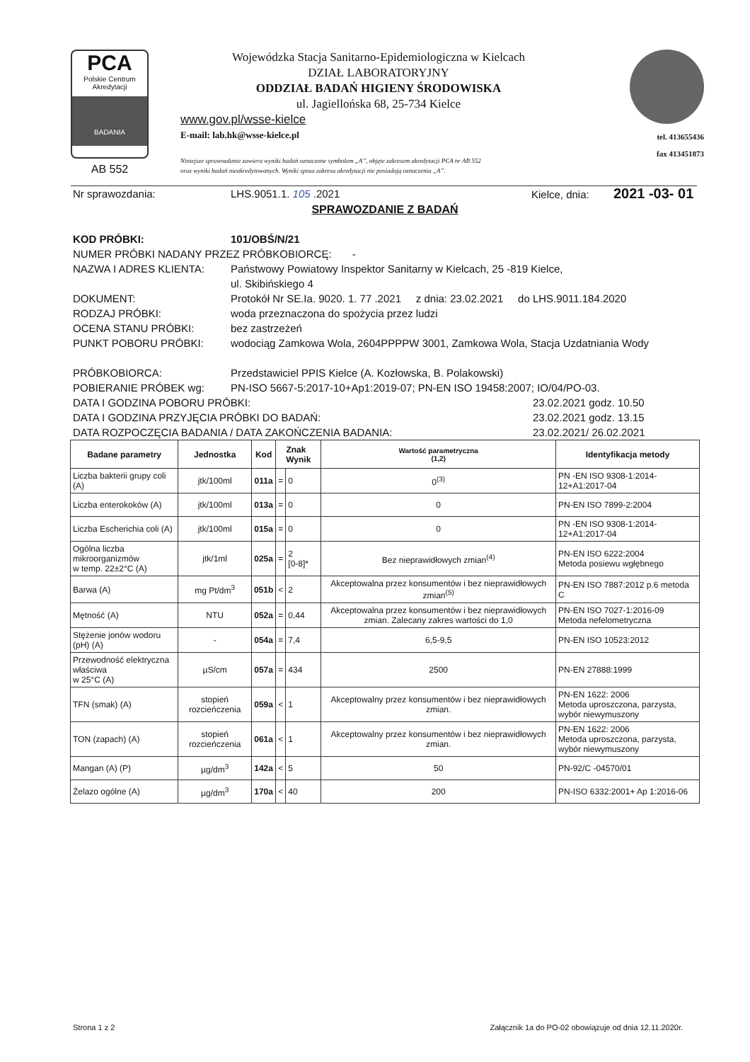PCA
Polskie Centrum Akredytacji
BADANIA
AB 552
Wojewódzka Stacja Sanitarno-Epidemiologiczna w Kielcach
DZIAŁ LABORATORYJNY
ODDZIAŁ BADAŃ HIGIENY ŚRODOWISKA
ul. Jagiellońska 68, 25-734 Kielce
www.gov.pl/wsse-kielce
E-mail: lab.hk@wsse-kielce.pl
Niniejsze sprawozdanie zawiera wyniki badań oznaczone symbolem „A”, objęte zakresem akredytacji PCA nr AB 552
oraz wyniki badań nieakredytowanych. Wyniki spoza zakresu akredytacji nie posiadają oznaczenia „A”.
tel. 413655436
fax 413451873
Nr sprawozdania: LHS.9051.1. 105 .2021 Kielce, dnia: 2021 -03- 01
SPRAWOZDANIE Z BADAŃ
KOD PRÓBKI: 101/OBŚ/N/21
NUMER PRÓBKI NADANY PRZEZ PRÓBKOBIORCĘ: -
NAZWA I ADRES KLIENTA: Państwowy Powiatowy Inspektor Sanitarny w Kielcach, 25 -819 Kielce,
ul. Skibińskiego 4
DOKUMENT: Protokół Nr SE.Ia. 9020. 1. 77 .2021 z dnia: 23.02.2021 do LHS.9011.184.2020
RODZAJ PRÓBKI: woda przeznaczona do spożycia przez ludzi
OCENA STANU PRÓBKI: bez zastrzeżeń
PUNKT POBORU PRÓBKI: wodociąg Zamkowa Wola, 2604PPPPW 3001, Zamkowa Wola, Stacja Uzdatniania Wody
PRÓBKOBIORCA: Przedstawiciel PPIS Kielce (A. Kozłowska, B. Polakowski)
POBIERANIE PRÓBEK wg: PN-ISO 5667-5:2017-10+Ap1:2019-07; PN-EN ISO 19458:2007; IO/04/PO-03.
DATA I GODZINA POBORU PRÓBKI: 23.02.2021 godz. 10.50
DATA I GODZINA PRZYJĘCIA PRÓBKI DO BADAŃ: 23.02.2021 godz. 13.15
DATA ROZPOCZĘCIA BADANIA / DATA ZAKOŃCZENIA BADANIA: 23.02.2021/ 26.02.2021
| Badane parametry | Jednostka | Kod | Znak Wynik | | Wartość parametryczna (1,2) | Identyfikacja metody |
| --- | --- | --- | --- | --- | --- | --- |
| Liczba bakterii grupy coli (A) | jtk/100ml | 011a | = | 0 | 0<sup>(3)</sup> | PN -EN ISO 9308-1:2014-12+A1:2017-04 |
| Liczba enterokoków (A) | jtk/100ml | 013a | = | 0 | 0 | PN-EN ISO 7899-2:2004 |
| Liczba Escherichia coli (A) | jtk/100ml | 015a | = | 0 | 0 | PN -EN ISO 9308-1:2014-12+A1:2017-04 |
| Ogólna liczba mikroorganizmów w temp. 22±2°C (A) | jtk/1ml | 025a | = | 2 [0-8]* | Bez nieprawidłowych zmian<sup>(4)</sup> | PN-EN ISO 6222:2004 Metoda posiewu wgłębnego |
| Barwa (A) | mg Pt/dm<sup>3</sup> | 051b | < | 2 | Akceptowalna przez konsumentów i bez nieprawidłowych zmian<sup>(5)</sup> | PN-EN ISO 7887:2012 p.6 metoda C |
| Mętność (A) | NTU | 052a | = | 0,44 | Akceptowalna przez konsumentów i bez nieprawidłowych zmian. Zalecany zakres wartości do 1,0 | PN-EN ISO 7027-1:2016-09 Metoda nefelometryczna |
| Stężenie jonów wodoru (pH) (A) | - | 054a | = | 7,4 | 6,5-9,5 | PN-EN ISO 10523:2012 |
| Przewodność elektryczna właściwa w 25°C (A) | µS/cm | 057a | = | 434 | 2500 | PN-EN 27888:1999 |
| TFN (smak) (A) | stopień rozcieńczenia | 059a | < | 1 | Akceptowalny przez konsumentów i bez nieprawidłowych zmian. | PN-EN 1622: 2006 Metoda uproszczona, parzysta, wybór niewymuszony |
| TON (zapach) (A) | stopień rozcieńczenia | 061a | < | 1 | Akceptowalny przez konsumentów i bez nieprawidłowych zmian. | PN-EN 1622: 2006 Metoda uproszczona, parzysta, wybór niewymuszony |
| Mangan (A) (P) | µg/dm<sup>3</sup> | 142a | < | 5 | 50 | PN-92/C -04570/01 |
| Żelazo ogólne (A) | µg/dm<sup>3</sup> | 170a | < | 40 | 200 | PN-ISO 6332:2001+ Ap 1:2016-06 |
Strona 1 z 2 Załącznik 1a do PO-02 obowiązuje od dnia 12.11.2020r.